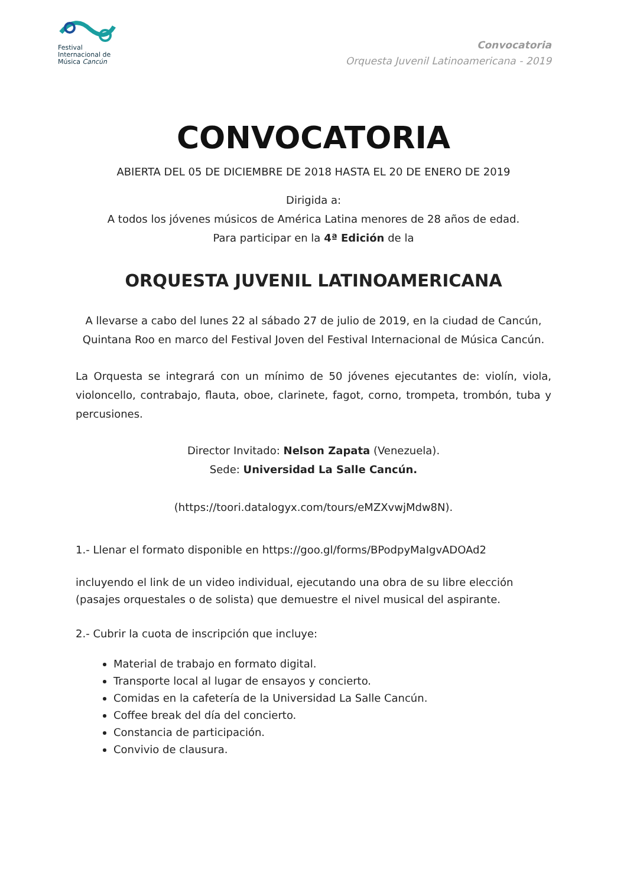Festival
Internacional de
Música Cancún
Convocatoria
Orquesta Juvenil Latinoamericana - 2019
CONVOCATORIA
ABIERTA DEL 05 DE DICIEMBRE DE 2018 HASTA EL 20 DE ENERO DE 2019
Dirigida a:
A todos los jóvenes músicos de América Latina menores de 28 años de edad.
Para participar en la 4ª Edición de la
ORQUESTA JUVENIL LATINOAMERICANA
A llevarse a cabo del lunes 22 al sábado 27 de julio de 2019, en la ciudad de Cancún, Quintana Roo en marco del Festival Joven del Festival Internacional de Música Cancún.
La Orquesta se integrará con un mínimo de 50 jóvenes ejecutantes de: violín, viola, violoncello, contrabajo, flauta, oboe, clarinete, fagot, corno, trompeta, trombón, tuba y percusiones.
Director Invitado: Nelson Zapata (Venezuela).
Sede: Universidad La Salle Cancún.
(https://toori.datalogyx.com/tours/eMZXvwjMdw8N).
1.- Llenar el formato disponible en https://goo.gl/forms/BPodpyMaIgvADOAd2
incluyendo el link de un video individual, ejecutando una obra de su libre elección (pasajes orquestales o de solista) que demuestre el nivel musical del aspirante.
2.- Cubrir la cuota de inscripción que incluye:
Material de trabajo en formato digital.
Transporte local al lugar de ensayos y concierto.
Comidas en la cafetería de la Universidad La Salle Cancún.
Coffee break del día del concierto.
Constancia de participación.
Convivio de clausura.